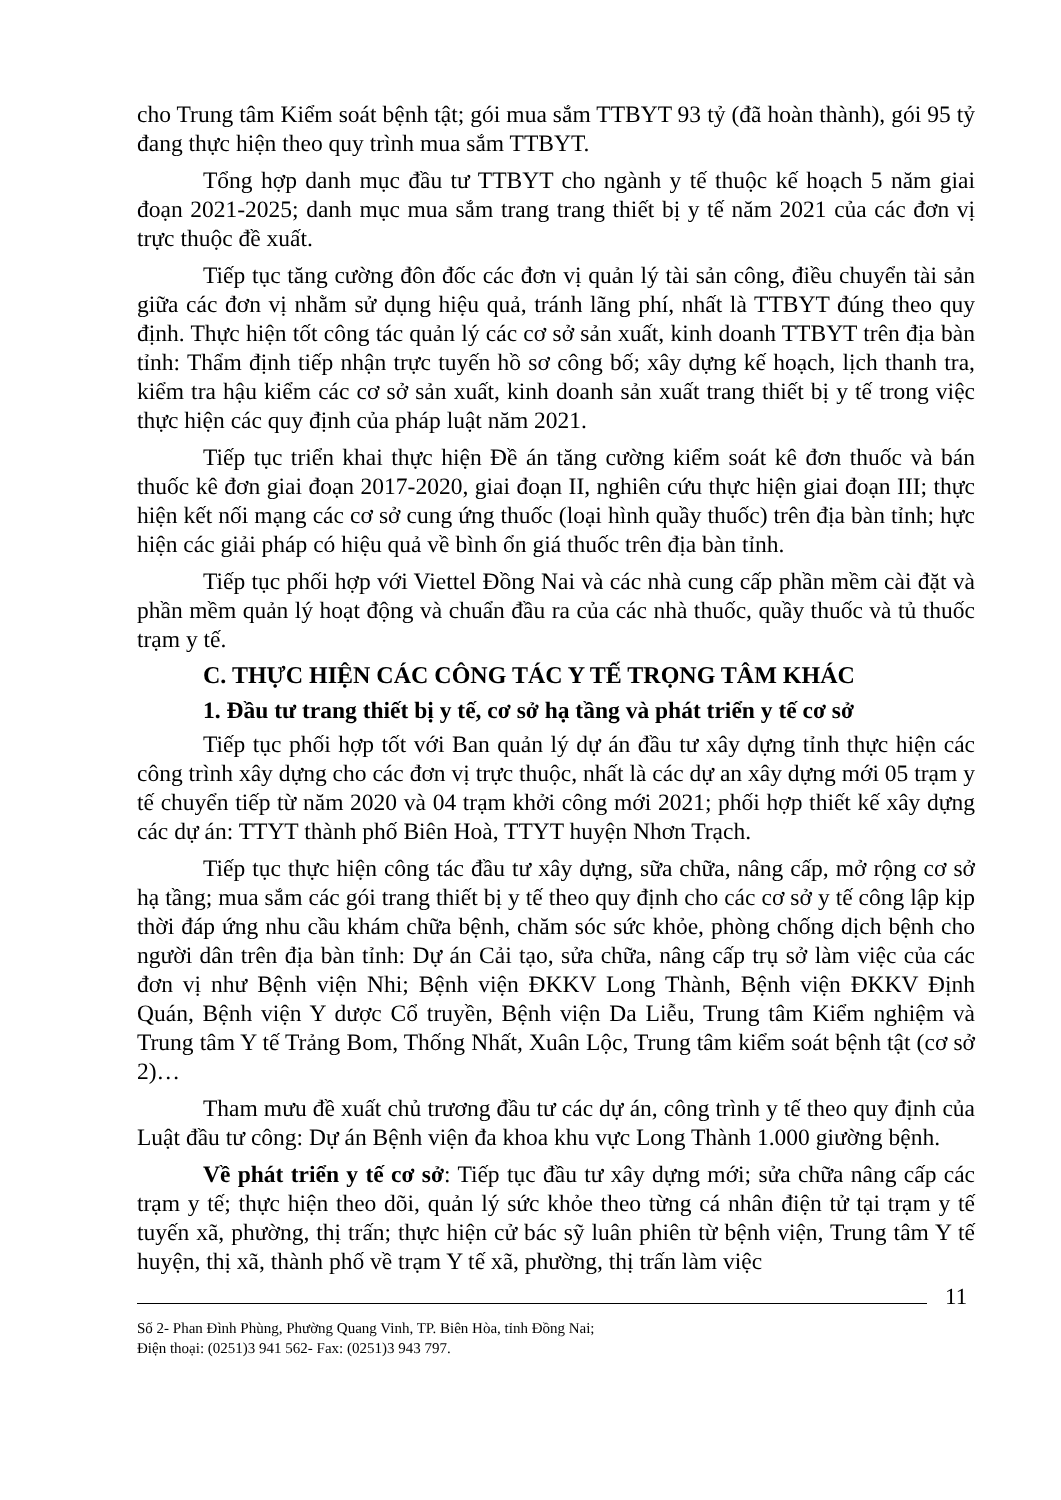cho Trung tâm Kiểm soát bệnh tật; gói mua sắm TTBYT 93 tỷ (đã hoàn thành), gói 95 tỷ đang thực hiện theo quy trình mua sắm TTBYT.
Tổng hợp danh mục đầu tư TTBYT cho ngành y tế thuộc kế hoạch 5 năm giai đoạn 2021-2025; danh mục mua sắm trang trang thiết bị y tế năm 2021 của các đơn vị trực thuộc đề xuất.
Tiếp tục tăng cường đôn đốc các đơn vị quản lý tài sản công, điều chuyển tài sản giữa các đơn vị nhằm sử dụng hiệu quả, tránh lãng phí, nhất là TTBYT đúng theo quy định. Thực hiện tốt công tác quản lý các cơ sở sản xuất, kinh doanh TTBYT trên địa bàn tỉnh: Thẩm định tiếp nhận trực tuyến hồ sơ công bố; xây dựng kế hoạch, lịch thanh tra, kiểm tra hậu kiểm các cơ sở sản xuất, kinh doanh sản xuất trang thiết bị y tế trong việc thực hiện các quy định của pháp luật năm 2021.
Tiếp tục triển khai thực hiện Đề án tăng cường kiểm soát kê đơn thuốc và bán thuốc kê đơn giai đoạn 2017-2020, giai đoạn II, nghiên cứu thực hiện giai đoạn III; thực hiện kết nối mạng các cơ sở cung ứng thuốc (loại hình quầy thuốc) trên địa bàn tỉnh; hực hiện các giải pháp có hiệu quả về bình ổn giá thuốc trên địa bàn tỉnh.
Tiếp tục phối hợp với Viettel Đồng Nai và các nhà cung cấp phần mềm cài đặt và phần mềm quản lý hoạt động và chuẩn đầu ra của các nhà thuốc, quầy thuốc và tủ thuốc trạm y tế.
C. THỰC HIỆN CÁC CÔNG TÁC Y TẾ TRỌNG TÂM KHÁC
1. Đầu tư trang thiết bị y tế, cơ sở hạ tầng và phát triển y tế cơ sở
Tiếp tục phối hợp tốt với Ban quản lý dự án đầu tư xây dựng tỉnh thực hiện các công trình xây dựng cho các đơn vị trực thuộc, nhất là các dự an xây dựng mới 05 trạm y tế chuyển tiếp từ năm 2020 và 04 trạm khởi công mới 2021; phối hợp thiết kế xây dựng các dự án: TTYT thành phố Biên Hoà, TTYT huyện Nhơn Trạch.
Tiếp tục thực hiện công tác đầu tư xây dựng, sữa chữa, nâng cấp, mở rộng cơ sở hạ tầng; mua sắm các gói trang thiết bị y tế theo quy định cho các cơ sở y tế công lập kịp thời đáp ứng nhu cầu khám chữa bệnh, chăm sóc sức khỏe, phòng chống dịch bệnh cho người dân trên địa bàn tỉnh: Dự án Cải tạo, sửa chữa, nâng cấp trụ sở làm việc của các đơn vị như Bệnh viện Nhi; Bệnh viện ĐKKV Long Thành, Bệnh viện ĐKKV Định Quán, Bệnh viện Y dược Cổ truyền, Bệnh viện Da Liễu, Trung tâm Kiểm nghiệm và Trung tâm Y tế Trảng Bom, Thống Nhất, Xuân Lộc, Trung tâm kiểm soát bệnh tật (cơ sở 2)…
Tham mưu đề xuất chủ trương đầu tư các dự án, công trình y tế theo quy định của Luật đầu tư công: Dự án Bệnh viện đa khoa khu vực Long Thành 1.000 giường bệnh.
Về phát triển y tế cơ sở: Tiếp tục đầu tư xây dựng mới; sửa chữa nâng cấp các trạm y tế; thực hiện theo dõi, quản lý sức khỏe theo từng cá nhân điện tử tại trạm y tế tuyến xã, phường, thị trấn; thực hiện cử bác sỹ luân phiên từ bệnh viện, Trung tâm Y tế huyện, thị xã, thành phố về trạm Y tế xã, phường, thị trấn làm việc
11
Số 2- Phan Đình Phùng, Phường Quang Vinh, TP. Biên Hòa, tỉnh Đồng Nai;
Điện thoại: (0251)3 941 562- Fax: (0251)3 943 797.